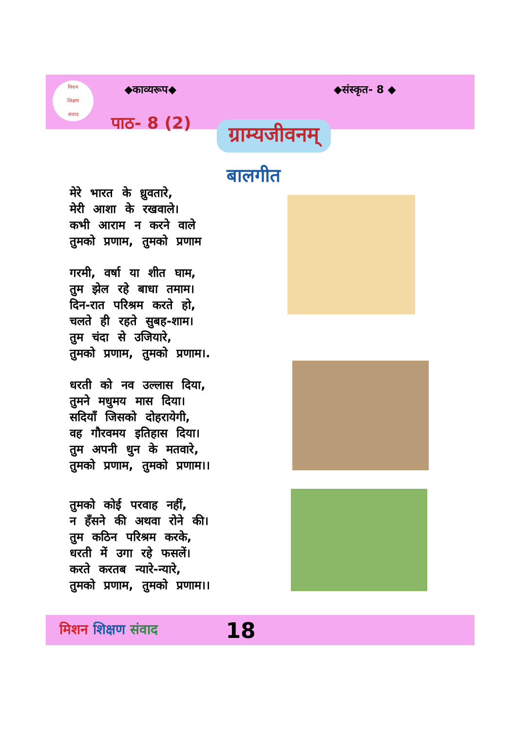मिशन
शिक्षण
संवाद
◆काव्यरूप◆ ◆संस्कृत- 8 ◆
पाठ- 8 (2) ग्राम्यजीवनम्
बालगीत
मेरे भारत के ध्रुवतारे,
मेरी आशा के रखवाले।
कभी आराम न करने वाले
तुमको प्रणाम, तुमको प्रणाम
गरमी, वर्षा या शीत घाम,
तुम झेल रहे बाधा तमाम।
दिन-रात परिश्रम करते हो,
चलते ही रहते सुबह-शाम।
तुम चंदा से उजियारे,
तुमको प्रणाम, तुमको प्रणाम।.
धरती को नव उल्लास दिया,
तुमने मधुमय मास दिया।
सदियाँ जिसको दोहरायेगी,
वह गौरवमय इतिहास दिया।
तुम अपनी धुन के मतवारे,
तुमको प्रणाम, तुमको प्रणाम।।
तुमको कोई परवाह नहीं,
न हँसने की अथवा रोने की।
तुम कठिन परिश्रम करके,
धरती में उगा रहे फसलें।
करते करतब न्यारे-न्यारे,
तुमको प्रणाम, तुमको प्रणाम।।
मिशन शिक्षण संवाद 18